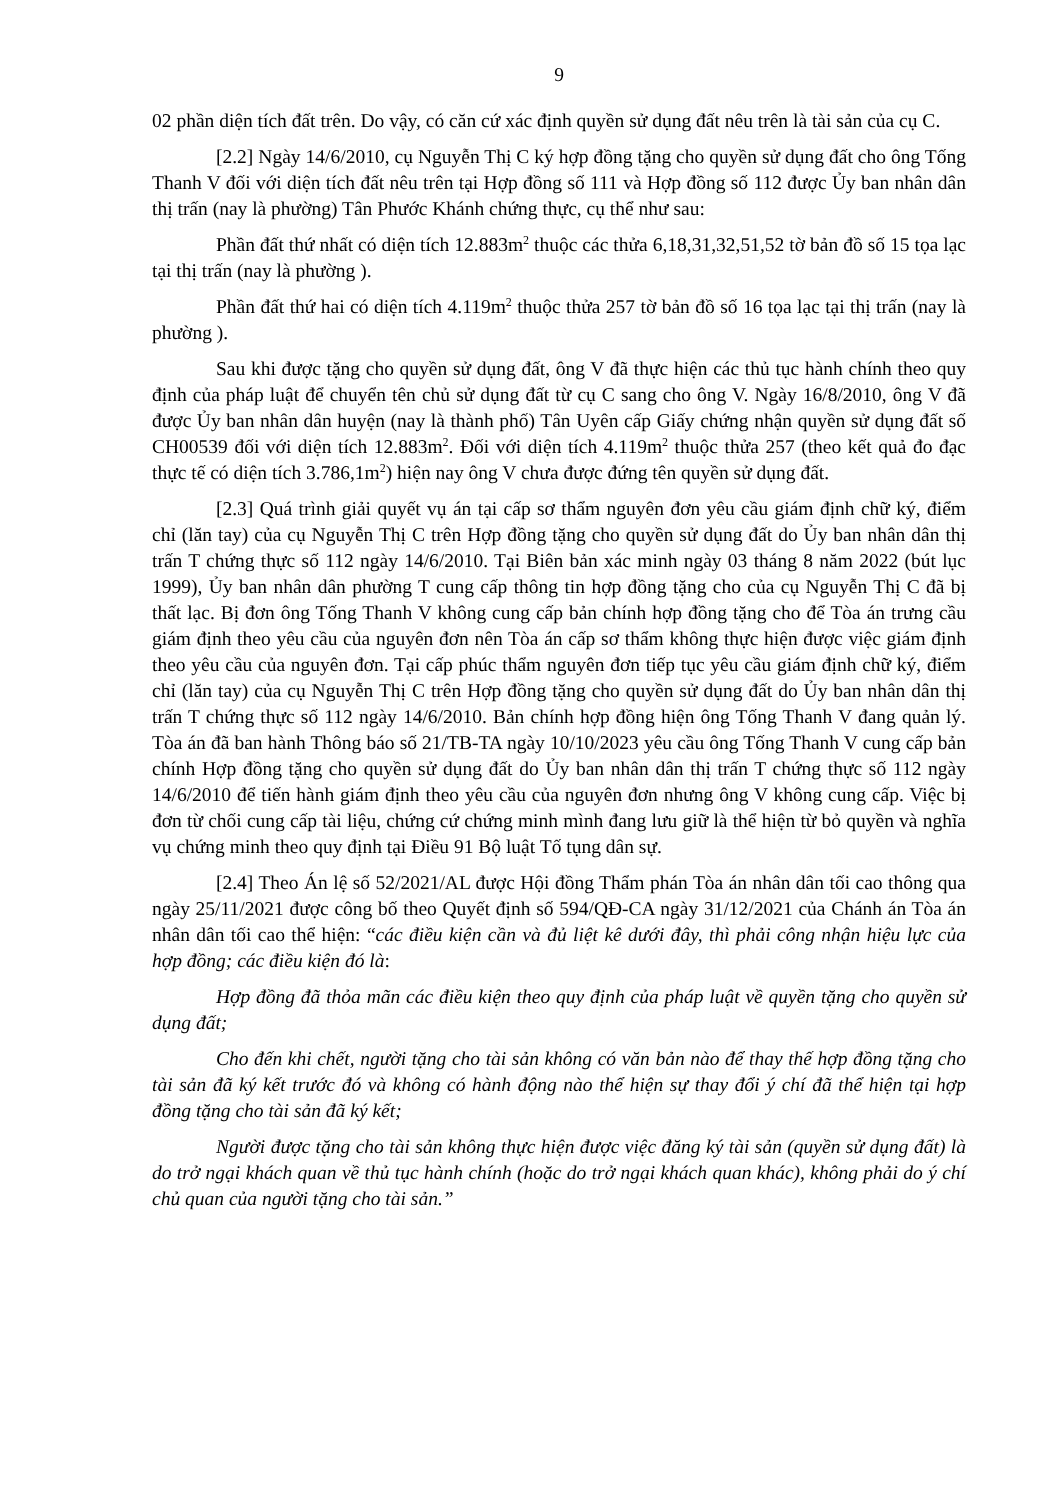9
02 phần diện tích đất trên. Do vậy, có căn cứ xác định quyền sử dụng đất nêu trên là tài sản của cụ C.
[2.2] Ngày 14/6/2010, cụ Nguyễn Thị C ký hợp đồng tặng cho quyền sử dụng đất cho ông Tống Thanh V đối với diện tích đất nêu trên tại Hợp đồng số 111 và Hợp đồng số 112 được Ủy ban nhân dân thị trấn (nay là phường) Tân Phước Khánh chứng thực, cụ thể như sau:
Phần đất thứ nhất có diện tích 12.883m<sup>2</sup> thuộc các thửa 6,18,31,32,51,52 tờ bản đồ số 15 tọa lạc tại thị trấn (nay là phường ).
Phần đất thứ hai có diện tích 4.119m<sup>2</sup> thuộc thửa 257 tờ bản đồ số 16 tọa lạc tại thị trấn (nay là phường ).
Sau khi được tặng cho quyền sử dụng đất, ông V đã thực hiện các thủ tục hành chính theo quy định của pháp luật để chuyển tên chủ sử dụng đất từ cụ C sang cho ông V. Ngày 16/8/2010, ông V đã được Ủy ban nhân dân huyện (nay là thành phố) Tân Uyên cấp Giấy chứng nhận quyền sử dụng đất số CH00539 đối với diện tích 12.883m<sup>2</sup>. Đối với diện tích 4.119m<sup>2</sup> thuộc thửa 257 (theo kết quả đo đạc thực tế có diện tích 3.786,1m<sup>2</sup>) hiện nay ông V chưa được đứng tên quyền sử dụng đất.
[2.3] Quá trình giải quyết vụ án tại cấp sơ thẩm nguyên đơn yêu cầu giám định chữ ký, điểm chỉ (lăn tay) của cụ Nguyễn Thị C trên Hợp đồng tặng cho quyền sử dụng đất do Ủy ban nhân dân thị trấn T chứng thực số 112 ngày 14/6/2010. Tại Biên bản xác minh ngày 03 tháng 8 năm 2022 (bút lục 1999), Ủy ban nhân dân phường T cung cấp thông tin hợp đồng tặng cho của cụ Nguyễn Thị C đã bị thất lạc. Bị đơn ông Tống Thanh V không cung cấp bản chính hợp đồng tặng cho để Tòa án trưng cầu giám định theo yêu cầu của nguyên đơn nên Tòa án cấp sơ thẩm không thực hiện được việc giám định theo yêu cầu của nguyên đơn. Tại cấp phúc thẩm nguyên đơn tiếp tục yêu cầu giám định chữ ký, điểm chỉ (lăn tay) của cụ Nguyễn Thị C trên Hợp đồng tặng cho quyền sử dụng đất do Ủy ban nhân dân thị trấn T chứng thực số 112 ngày 14/6/2010. Bản chính hợp đồng hiện ông Tống Thanh V đang quản lý. Tòa án đã ban hành Thông báo số 21/TB-TA ngày 10/10/2023 yêu cầu ông Tống Thanh V cung cấp bản chính Hợp đồng tặng cho quyền sử dụng đất do Ủy ban nhân dân thị trấn T chứng thực số 112 ngày 14/6/2010 để tiến hành giám định theo yêu cầu của nguyên đơn nhưng ông V không cung cấp. Việc bị đơn từ chối cung cấp tài liệu, chứng cứ chứng minh mình đang lưu giữ là thể hiện từ bỏ quyền và nghĩa vụ chứng minh theo quy định tại Điều 91 Bộ luật Tố tụng dân sự.
[2.4] Theo Án lệ số 52/2021/AL được Hội đồng Thẩm phán Tòa án nhân dân tối cao thông qua ngày 25/11/2021 được công bố theo Quyết định số 594/QĐ-CA ngày 31/12/2021 của Chánh án Tòa án nhân dân tối cao thể hiện: “các điều kiện cần và đủ liệt kê dưới đây, thì phải công nhận hiệu lực của hợp đồng; các điều kiện đó là:
Hợp đồng đã thỏa mãn các điều kiện theo quy định của pháp luật về quyền tặng cho quyền sử dụng đất;
Cho đến khi chết, người tặng cho tài sản không có văn bản nào để thay thế hợp đồng tặng cho tài sản đã ký kết trước đó và không có hành động nào thể hiện sự thay đổi ý chí đã thể hiện tại hợp đồng tặng cho tài sản đã ký kết;
Người được tặng cho tài sản không thực hiện được việc đăng ký tài sản (quyền sử dụng đất) là do trở ngại khách quan về thủ tục hành chính (hoặc do trở ngại khách quan khác), không phải do ý chí chủ quan của người tặng cho tài sản.”